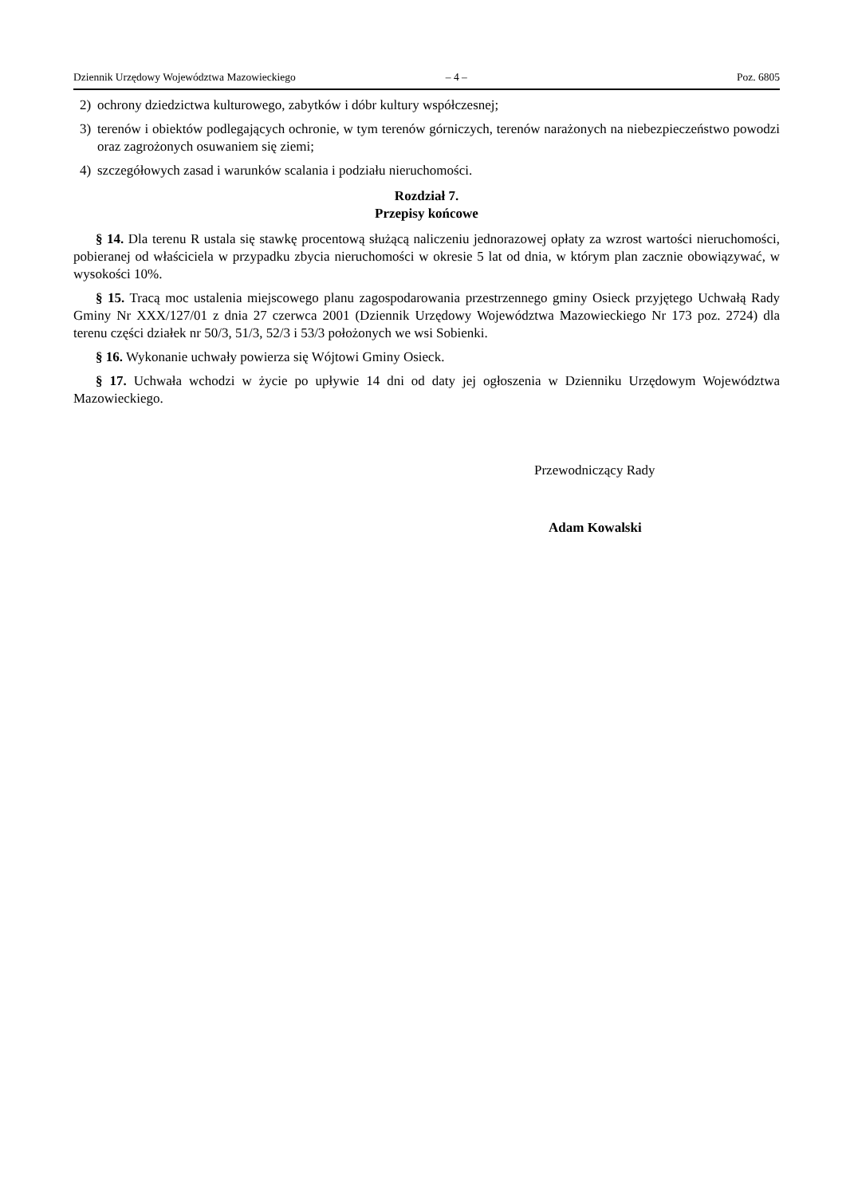Dziennik Urzędowy Województwa Mazowieckiego – 4 – Poz. 6805
2) ochrony dziedzictwa kulturowego, zabytków i dóbr kultury współczesnej;
3) terenów i obiektów podlegających ochronie, w tym terenów górniczych, terenów narażonych na niebezpieczeństwo powodzi oraz zagrożonych osuwaniem się ziemi;
4) szczegółowych zasad i warunków scalania i podziału nieruchomości.
Rozdział 7.
Przepisy końcowe
§ 14. Dla terenu R ustala się stawkę procentową służącą naliczeniu jednorazowej opłaty za wzrost wartości nieruchomości, pobieranej od właściciela w przypadku zbycia nieruchomości w okresie 5 lat od dnia, w którym plan zacznie obowiązywać, w wysokości 10%.
§ 15. Tracą moc ustalenia miejscowego planu zagospodarowania przestrzennego gminy Osieck przyjętego Uchwałą Rady Gminy Nr XXX/127/01 z dnia 27 czerwca 2001 (Dziennik Urzędowy Województwa Mazowieckiego Nr 173 poz. 2724) dla terenu części działek nr 50/3, 51/3, 52/3 i 53/3 położonych we wsi Sobienki.
§ 16. Wykonanie uchwały powierza się Wójtowi Gminy Osieck.
§ 17. Uchwała wchodzi w życie po upływie 14 dni od daty jej ogłoszenia w Dzienniku Urzędowym Województwa Mazowieckiego.
Przewodniczący Rady
Adam Kowalski